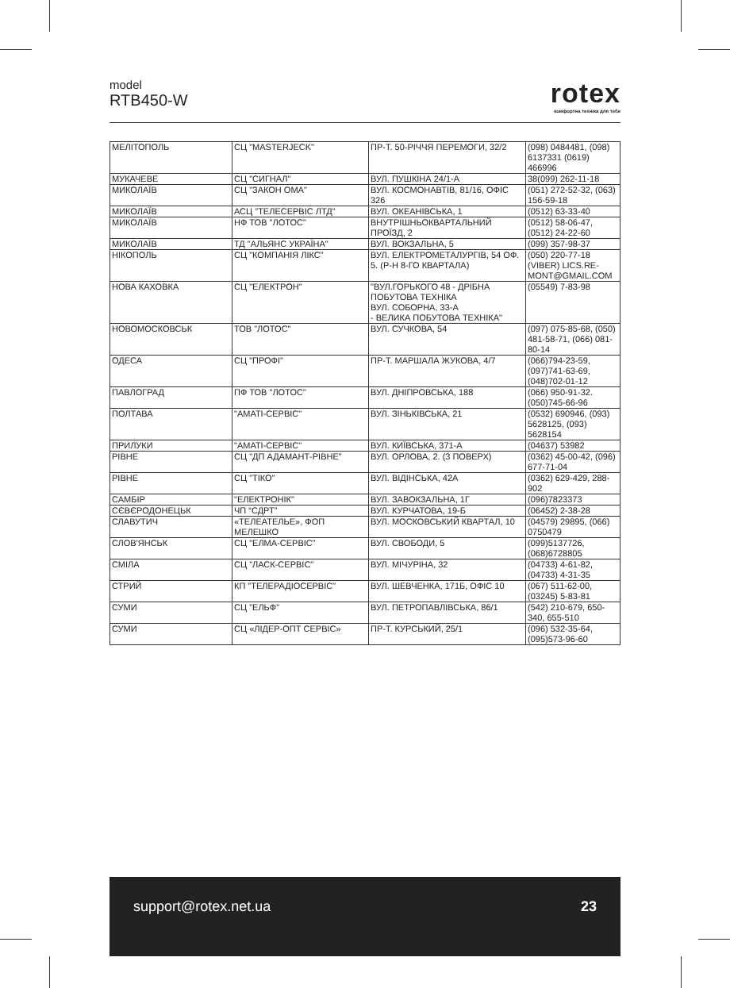model
RTB450-W
rotex
комфортна техніка для тебе
| МЕЛІТОПОЛЬ | СЦ "MASTERJECK" | ПР-Т. 50-РІЧЧЯ ПЕРЕМОГИ, 32/2 | (098) 0484481, (098) 6137331 (0619) 466996 |
| МУКАЧЕВЕ | СЦ "СИГНАЛ" | ВУЛ. ПУШКІНА 24/1-А | 38(099) 262-11-18 |
| МИКОЛАЇВ | СЦ "ЗАКОН ОМА" | ВУЛ. КОСМОНАВТІВ, 81/16, ОФІС 326 | (051) 272-52-32, (063) 156-59-18 |
| МИКОЛАЇВ | АСЦ "ТЕЛЕСЕРВІС ЛТД" | ВУЛ. ОКЕАНІВСЬКА, 1 | (0512) 63-33-40 |
| МИКОЛАЇВ | НФ ТОВ "ЛОТОС" | ВНУТРІШНЬОКВАРТАЛЬНИЙ ПРОЇЗД, 2 | (0512) 58-06-47, (0512) 24-22-60 |
| МИКОЛАЇВ | ТД "АЛЬЯНС УКРАЇНА" | ВУЛ. ВОКЗАЛЬНА, 5 | (099) 357-98-37 |
| НІКОПОЛЬ | СЦ "КОМПАНІЯ ЛІКС" | ВУЛ. ЕЛЕКТРОМЕТАЛУРГІВ, 54 ОФ. 5. (Р-Н 8-ГО КВАРТАЛА) | (050) 220-77-18 (VIBER) LICS.RE-MONT@GMAIL.COM |
| НОВА КАХОВКА | СЦ "ЕЛЕКТРОН" | "ВУЛ.ГОРЬКОГО 48 - ДРІБНА ПОБУТОВА ТЕХНІКА ВУЛ. СОБОРНА, 33-А - ВЕЛИКА ПОБУТОВА ТЕХНІКА" | (05549) 7-83-98 |
| НОВОМОСКОВСЬК | ТОВ "ЛОТОС" | ВУЛ. СУЧКОВА, 54 | (097) 075-85-68, (050) 481-58-71, (066) 081-80-14 |
| ОДЕСА | СЦ "ПРОФІ" | ПР-Т. МАРШАЛА ЖУКОВА, 4/7 | (066)794-23-59, (097)741-63-69, (048)702-01-12 |
| ПАВЛОГРАД | ПФ ТОВ "ЛОТОС" | ВУЛ. ДНІПРОВСЬКА, 188 | (066) 950-91-32. (050)745-66-96 |
| ПОЛТАВА | "АМАТІ-СЕРВІС" | ВУЛ. ЗІНЬКІВСЬКА, 21 | (0532) 690946, (093) 5628125, (093) 5628154 |
| ПРИЛУКИ | "АМАТІ-СЕРВІС" | ВУЛ. КИЇВСЬКА, 371-А | (04637) 53982 |
| РІВНЕ | СЦ "ДП АДАМАНТ-РІВНЕ" | ВУЛ. ОРЛОВА, 2. (3 ПОВЕРХ) | (0362) 45-00-42, (096) 677-71-04 |
| РІВНЕ | СЦ "ТІКО" | ВУЛ. ВІДІНСЬКА, 42А | (0362) 629-429, 288-902 |
| САМБІР | "ЕЛЕКТРОНІК" | ВУЛ. ЗАВОКЗАЛЬНА, 1Г | (096)7823373 |
| СЄВЄРОДОНЕЦЬК | ЧП “СДРТ” | ВУЛ. КУРЧАТОВА, 19-Б | (06452) 2-38-28 |
| СЛАВУТИЧ | «ТЕЛЕАТЕЛЬЕ», ФОП МЕЛЕШКО | ВУЛ. МОСКОВСЬКИЙ КВАРТАЛ, 10 | (04579) 29895, (066) 0750479 |
| СЛОВ'ЯНСЬК | СЦ "ЕЛМА-СЕРВІС" | ВУЛ. СВОБОДИ, 5 | (099)5137726, (068)6728805 |
| СМІЛА | СЦ "ЛАСК-СЕРВІС" | ВУЛ. МІЧУРІНА, 32 | (04733) 4-61-82, (04733) 4-31-35 |
| СТРИЙ | КП "ТЕЛЕРАДІОСЕРВІС" | ВУЛ. ШЕВЧЕНКА, 171Б, ОФІС 10 | (067) 511-62-00, (03245) 5-83-81 |
| СУМИ | СЦ "ЕЛЬФ" | ВУЛ. ПЕТРОПАВЛІВСЬКА, 86/1 | (542) 210-679, 650-340, 655-510 |
| СУМИ | СЦ «ЛІДЕР-ОПТ СЕРВІС» | ПР-Т. КУРСЬКИЙ, 25/1 | (096) 532-35-64, (095)573-96-60 |
support@rotex.net.ua 23